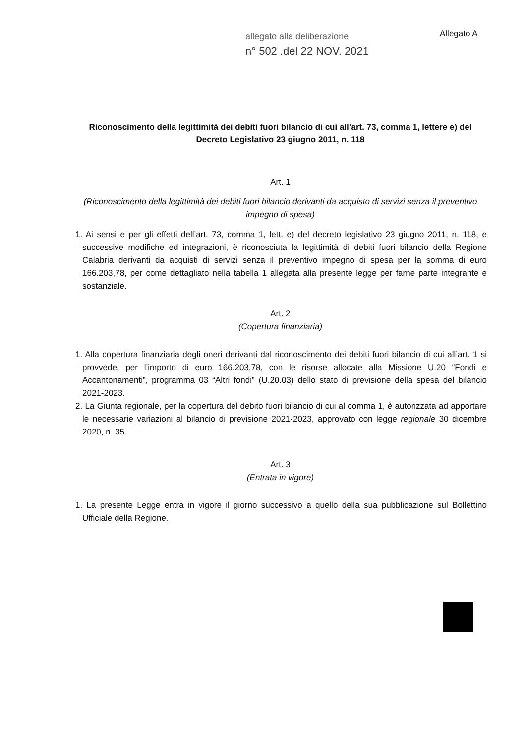allegato alla deliberazione
n° 502 .del 22 NOV. 2021
Allegato A
Riconoscimento della legittimità dei debiti fuori bilancio di cui all’art. 73, comma 1, lettere e) del Decreto Legislativo 23 giugno 2011, n. 118
Art. 1
(Riconoscimento della legittimità dei debiti fuori bilancio derivanti da acquisto di servizi senza il preventivo impegno di spesa)
1. Ai sensi e per gli effetti dell’art. 73, comma 1, lett. e) del decreto legislativo 23 giugno 2011, n. 118, e successive modifiche ed integrazioni, è riconosciuta la legittimità di debiti fuori bilancio della Regione Calabria derivanti da acquisti di servizi senza il preventivo impegno di spesa per la somma di euro 166.203,78, per come dettagliato nella tabella 1 allegata alla presente legge per farne parte integrante e sostanziale.
Art. 2
(Copertura finanziaria)
1. Alla copertura finanziaria degli oneri derivanti dal riconoscimento dei debiti fuori bilancio di cui all’art. 1 si provvede, per l’importo di euro 166.203,78, con le risorse allocate alla Missione U.20 “Fondi e Accantonamenti”, programma 03 “Altri fondi” (U.20.03) dello stato di previsione della spesa del bilancio 2021-2023.
2. La Giunta regionale, per la copertura del debito fuori bilancio di cui al comma 1, è autorizzata ad apportare le necessarie variazioni al bilancio di previsione 2021-2023, approvato con legge regionale 30 dicembre 2020, n. 35.
Art. 3
(Entrata in vigore)
1. La presente Legge entra in vigore il giorno successivo a quello della sua pubblicazione sul Bollettino Ufficiale della Regione.